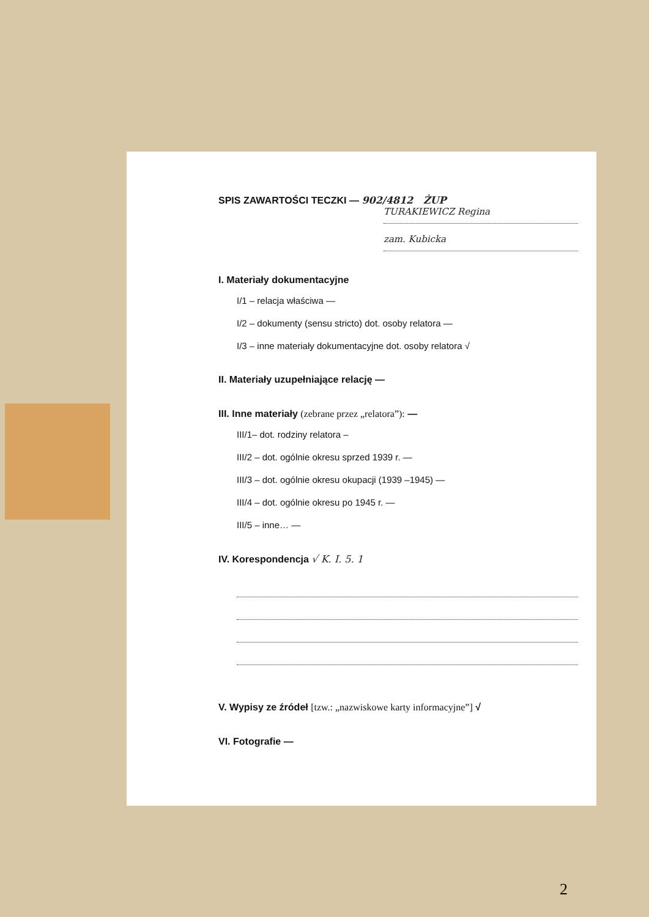SPIS ZAWARTOŚCI TECZKI — 902/4812 ŻUP
TURAKIEWICZ Regina
zam. Kubicka
I. Materiały dokumentacyjne
I/1 – relacja właściwa —
I/2 – dokumenty (sensu stricto) dot. osoby relatora —
I/3 – inne materiały dokumentacyjne dot. osoby relatora √
II. Materiały uzupełniające relację —
III. Inne materiały (zebrane przez „relatora”): —
III/1– dot. rodziny relatora –
III/2 – dot. ogólnie okresu sprzed 1939 r. —
III/3 – dot. ogólnie okresu okupacji (1939 –1945) —
III/4 – dot. ogólnie okresu po 1945 r. —
III/5 – inne… —
IV. Korespondencja √ K. I. 5. 1
V. Wypisy ze źródeł [tzw.: „nazwiskowe karty informacyjne”] √
VI. Fotografie —
2